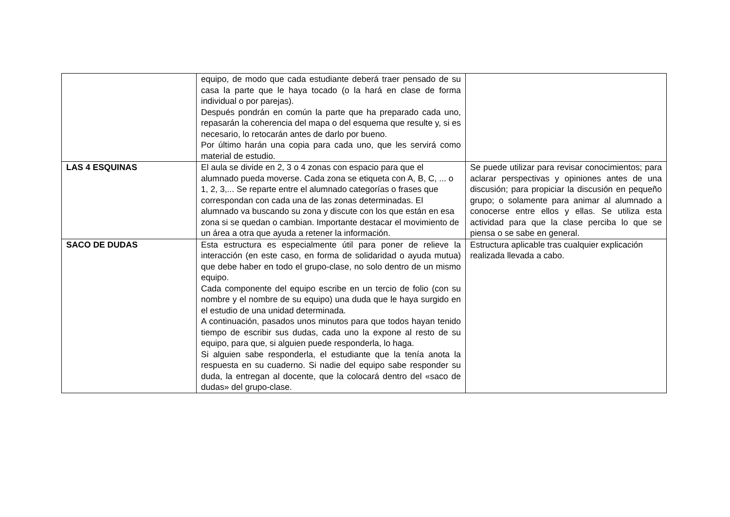| | equipo, de modo que cada estudiante deberá traer pensado de su casa la parte que le haya tocado (o la hará en clase de forma individual o por parejas). Después pondrán en común la parte que ha preparado cada uno, repasarán la coherencia del mapa o del esquema que resulte y, si es necesario, lo retocarán antes de darlo por bueno. Por último harán una copia para cada uno, que les servirá como material de estudio. | |
| LAS 4 ESQUINAS | El aula se divide en 2, 3 o 4 zonas con espacio para que el alumnado pueda moverse. Cada zona se etiqueta con A, B, C, ... o 1, 2, 3,... Se reparte entre el alumnado categorías o frases que correspondan con cada una de las zonas determinadas. El alumnado va buscando su zona y discute con los que están en esa zona si se quedan o cambian. Importante destacar el movimiento de un área a otra que ayuda a retener la información. | Se puede utilizar para revisar conocimientos; para aclarar perspectivas y opiniones antes de una discusión; para propiciar la discusión en pequeño grupo; o solamente para animar al alumnado a conocerse entre ellos y ellas. Se utiliza esta actividad para que la clase perciba lo que se piensa o se sabe en general. |
| SACO DE DUDAS | Esta estructura es especialmente útil para poner de relieve la interacción (en este caso, en forma de solidaridad o ayuda mutua) que debe haber en todo el grupo-clase, no solo dentro de un mismo equipo. Cada componente del equipo escribe en un tercio de folio (con su nombre y el nombre de su equipo) una duda que le haya surgido en el estudio de una unidad determinada. A continuación, pasados unos minutos para que todos hayan tenido tiempo de escribir sus dudas, cada uno la expone al resto de su equipo, para que, si alguien puede responderla, lo haga. Si alguien sabe responderla, el estudiante que la tenía anota la respuesta en su cuaderno. Si nadie del equipo sabe responder su duda, la entregan al docente, que la colocará dentro del «saco de dudas» del grupo-clase. | Estructura aplicable tras cualquier explicación realizada llevada a cabo. |